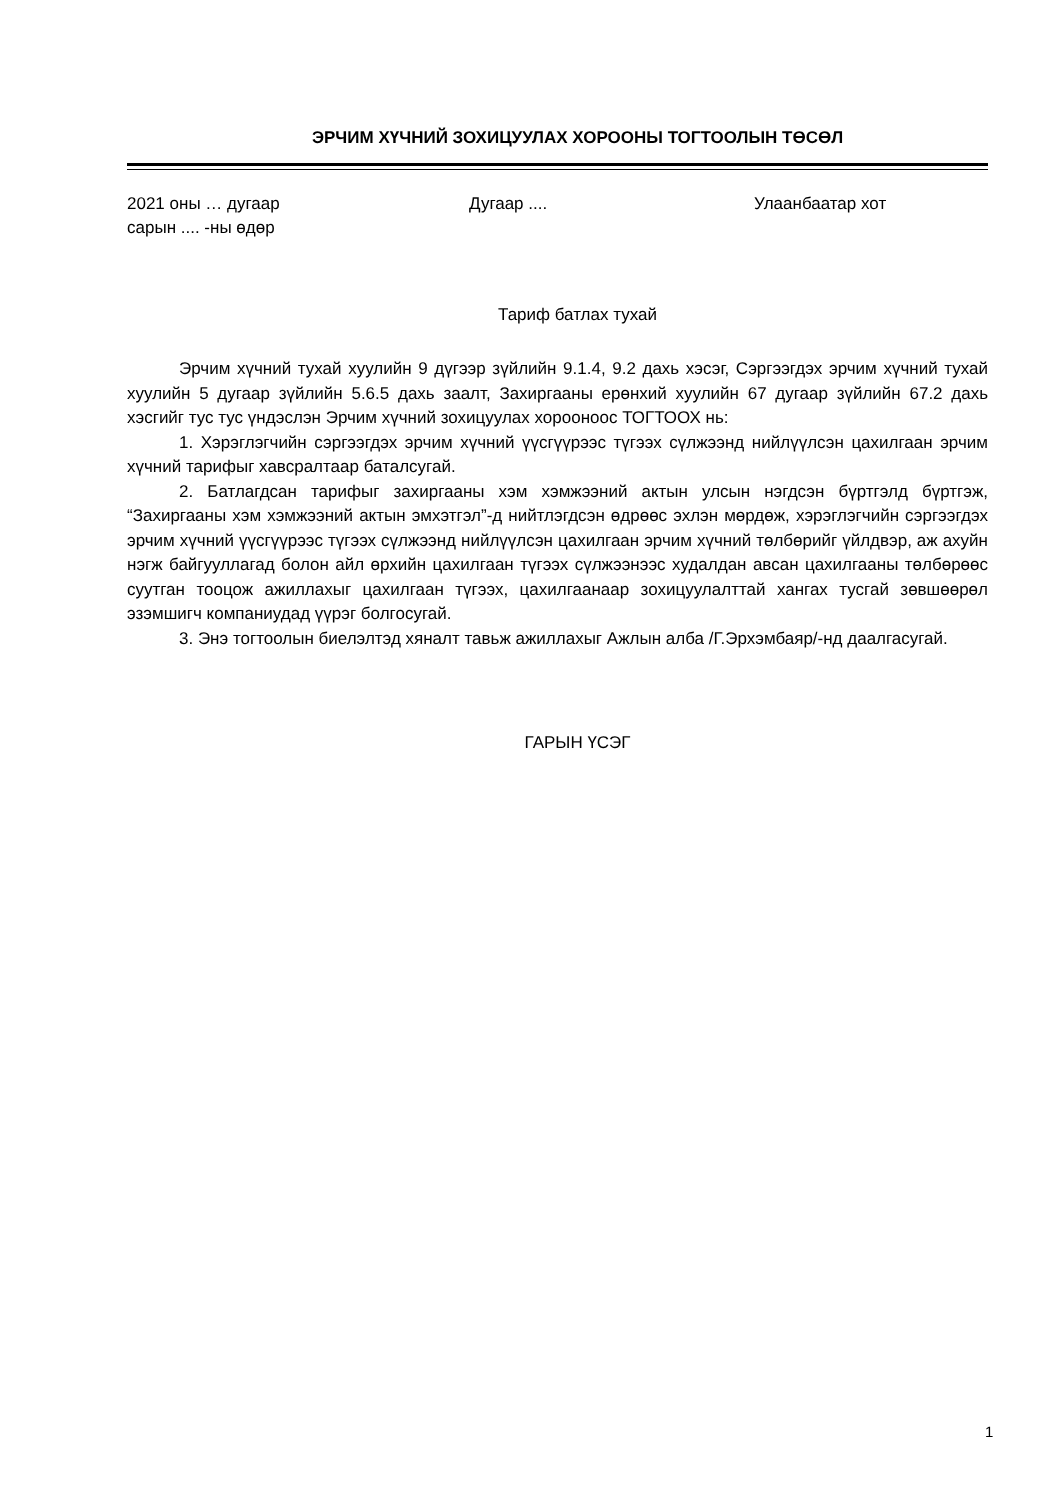ЭРЧИМ ХҮЧНИЙ ЗОХИЦУУЛАХ ХОРООНЫ ТОГТООЛЫН ТӨСӨЛ
2021 оны … дугаар
сарын .... -ны өдөр
Дугаар .... Улаанбаатар хот
Тариф батлах тухай
Эрчим хүчний тухай хуулийн 9 дүгээр зүйлийн 9.1.4, 9.2 дахь хэсэг, Сэргээгдэх эрчим хүчний тухай хуулийн 5 дугаар зүйлийн 5.6.5 дахь заалт, Захиргааны ерөнхий хуулийн 67 дугаар зүйлийн 67.2 дахь хэсгийг тус тус үндэслэн Эрчим хүчний зохицуулах хорооноос ТОГТООХ нь:
1. Хэрэглэгчийн сэргээгдэх эрчим хүчний үүсгүүрээс түгээх сүлжээнд нийлүүлсэн цахилгаан эрчим хүчний тарифыг хавсралтаар баталсугай.
2. Батлагдсан тарифыг захиргааны хэм хэмжээний актын улсын нэгдсэн бүртгэлд бүртгэж, “Захиргааны хэм хэмжээний актын эмхэтгэл”-д нийтлэгдсэн өдрөөс эхлэн мөрдөж, хэрэглэгчийн сэргээгдэх эрчим хүчний үүсгүүрээс түгээх сүлжээнд нийлүүлсэн цахилгаан эрчим хүчний төлбөрийг үйлдвэр, аж ахуйн нэгж байгууллагад болон айл өрхийн цахилгаан түгээх сүлжээнээс худалдан авсан цахилгааны төлбөрөөс суутган тооцож ажиллахыг цахилгаан түгээх, цахилгаанаар зохицуулалттай хангах тусгай зөвшөөрөл эзэмшигч компаниудад үүрэг болгосугай.
3. Энэ тогтоолын биелэлтэд хяналт тавьж ажиллахыг Ажлын алба /Г.Эрхэмбаяр/-нд даалгасугай.
ГАРЫН ҮСЭГ
1